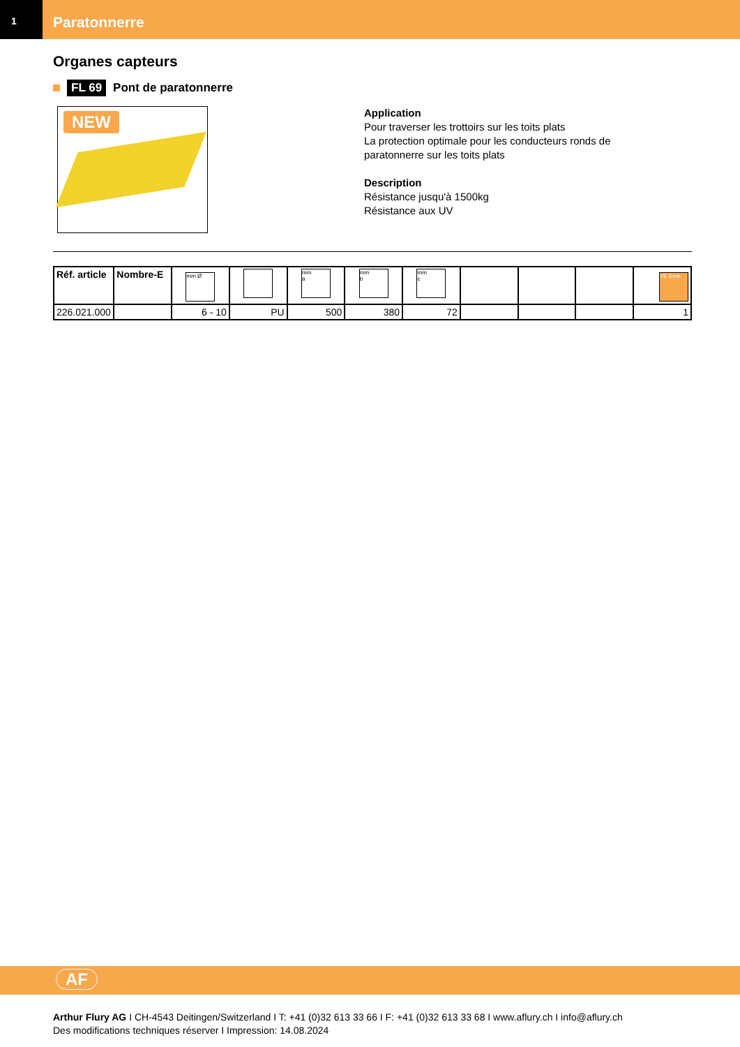1
Paratonnerre
Organes capteurs
FL 69 Pont de paratonnerre
NEW
Application
Pour traverser les trottoirs sur les toits plats
La protection optimale pour les conducteurs ronds de
paratonnerre sur les toits plats
Description
Résistance jusqu'à 1500kg
Résistance aux UV
| Réf. article | Nombre-E | mm Ø | | mm a | mm b | mm c | | | | VE Emb. |
| --- | --- | --- | --- | --- | --- | --- | --- | --- | --- | --- |
| 226.021.000 | | 6 - 10 | PU | 500 | 380 | 72 | | | | 1 |
AF
Arthur Flury AG I CH-4543 Deitingen/Switzerland I T: +41 (0)32 613 33 66 I F: +41 (0)32 613 33 68 I www.aflury.ch I info@aflury.ch
Des modifications techniques réserver I Impression: 14.08.2024